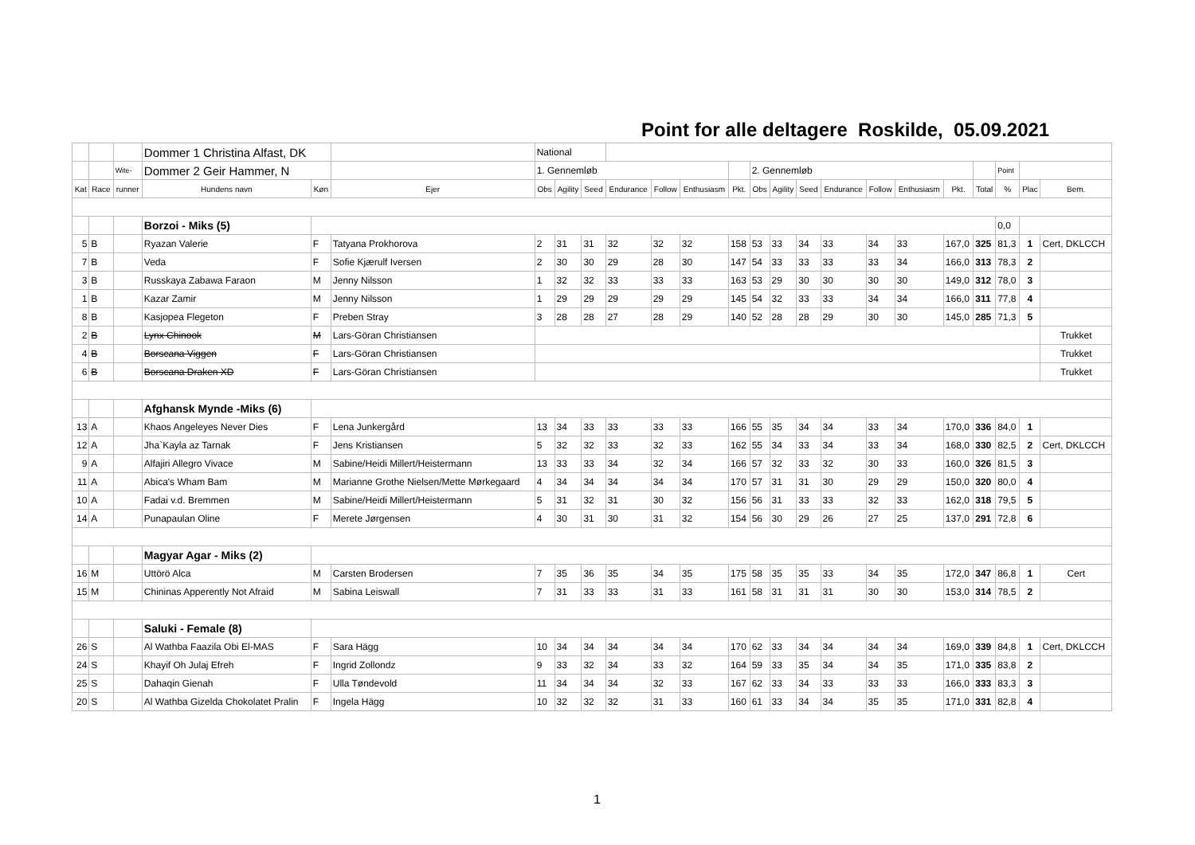Point for alle deltagere Roskilde, 05.09.2021
| | | | Dommer 1 Christina Alfast, DK | | | National | | | | | | | | | | | | | | | | | |
| | | Wite- | Dommer 2 Geir Hammer, N | | | 1. Gennemløb | | | | | | | 2. Gennemløb | | | | | | | | Point | | |
| Kat | Race | runner | Hundens navn | Køn | Ejer | Obs | Agility | Seed | Endurance | Follow | Enthusiasm | Pkt. | Obs | Agility | Seed | Endurance | Follow | Enthusiasm | Pkt. | Total | % | Plac | Bem. |
| | | | Borzoi - Miks (5) | | | | | | | | | | | | | | | | | | 0,0 | | |
| 5 | B | | Ryazan Valerie | F | Tatyana Prokhorova | 2 | 31 | 31 | 32 | 32 | 32 | 158 | 53 | 33 | 34 | 33 | 34 | 33 | 167,0 | 325 | 81,3 | 1 | Cert, DKLCCH |
| 7 | B | | Veda | F | Sofie Kjærulf Iversen | 2 | 30 | 30 | 29 | 28 | 30 | 147 | 54 | 33 | 33 | 33 | 33 | 34 | 166,0 | 313 | 78,3 | 2 | |
| 3 | B | | Russkaya Zabawa Faraon | M | Jenny Nilsson | 1 | 32 | 32 | 33 | 33 | 33 | 163 | 53 | 29 | 30 | 30 | 30 | 30 | 149,0 | 312 | 78,0 | 3 | |
| 1 | B | | Kazar Zamir | M | Jenny Nilsson | 1 | 29 | 29 | 29 | 29 | 29 | 145 | 54 | 32 | 33 | 33 | 34 | 34 | 166,0 | 311 | 77,8 | 4 | |
| 8 | B | | Kasjopea Flegeton | F | Preben Stray | 3 | 28 | 28 | 27 | 28 | 29 | 140 | 52 | 28 | 28 | 29 | 30 | 30 | 145,0 | 285 | 71,3 | 5 | |
| 2 | B | | Lynx Chinook | M | Lars-Göran Christiansen | | | | | | | | | | | | | | | | | | Trukket |
| 4 | B | | Borscana Viggen | F | Lars-Göran Christiansen | | | | | | | | | | | | | | | | | | Trukket |
| 6 | B | | Borscana Draken XD | F | Lars-Göran Christiansen | | | | | | | | | | | | | | | | | | Trukket |
| | | | Afghansk Mynde -Miks (6) | | | | | | | | | | | | | | | | | | | | |
| 13 | A | | Khaos Angeleyes Never Dies | F | Lena Junkergård | 13 | 34 | 33 | 33 | 33 | 33 | 166 | 55 | 35 | 34 | 34 | 33 | 34 | 170,0 | 336 | 84,0 | 1 | |
| 12 | A | | Jha`Kayla az Tarnak | F | Jens Kristiansen | 5 | 32 | 32 | 33 | 32 | 33 | 162 | 55 | 34 | 33 | 34 | 33 | 34 | 168,0 | 330 | 82,5 | 2 | Cert, DKLCCH |
| 9 | A | | Alfajiri Allegro Vivace | M | Sabine/Heidi Millert/Heistermann | 13 | 33 | 33 | 34 | 32 | 34 | 166 | 57 | 32 | 33 | 32 | 30 | 33 | 160,0 | 326 | 81,5 | 3 | |
| 11 | A | | Abica's Wham Bam | M | Marianne Grothe Nielsen/Mette Mørkegaard | 4 | 34 | 34 | 34 | 34 | 34 | 170 | 57 | 31 | 31 | 30 | 29 | 29 | 150,0 | 320 | 80,0 | 4 | |
| 10 | A | | Fadai v.d. Bremmen | M | Sabine/Heidi Millert/Heistermann | 5 | 31 | 32 | 31 | 30 | 32 | 156 | 56 | 31 | 33 | 33 | 32 | 33 | 162,0 | 318 | 79,5 | 5 | |
| 14 | A | | Punapaulan Oline | F | Merete Jørgensen | 4 | 30 | 31 | 30 | 31 | 32 | 154 | 56 | 30 | 29 | 26 | 27 | 25 | 137,0 | 291 | 72,8 | 6 | |
| | | | Magyar Agar - Miks (2) | | | | | | | | | | | | | | | | | | | | |
| 16 | M | | Uttörö Alca | M | Carsten Brodersen | 7 | 35 | 36 | 35 | 34 | 35 | 175 | 58 | 35 | 35 | 33 | 34 | 35 | 172,0 | 347 | 86,8 | 1 | Cert |
| 15 | M | | Chininas Apperently Not Afraid | M | Sabina Leiswall | 7 | 31 | 33 | 33 | 31 | 33 | 161 | 58 | 31 | 31 | 31 | 30 | 30 | 153,0 | 314 | 78,5 | 2 | |
| | | | Saluki - Female (8) | | | | | | | | | | | | | | | | | | | | |
| 26 | S | | Al Wathba Faazila Obi El-MAS | F | Sara Hägg | 10 | 34 | 34 | 34 | 34 | 34 | 170 | 62 | 33 | 34 | 34 | 34 | 34 | 169,0 | 339 | 84,8 | 1 | Cert, DKLCCH |
| 24 | S | | Khayif Oh Julaj Efreh | F | Ingrid Zollondz | 9 | 33 | 32 | 34 | 33 | 32 | 164 | 59 | 33 | 35 | 34 | 34 | 35 | 171,0 | 335 | 83,8 | 2 | |
| 25 | S | | Dahaqin Gienah | F | Ulla Tøndevold | 11 | 34 | 34 | 34 | 32 | 33 | 167 | 62 | 33 | 34 | 33 | 33 | 33 | 166,0 | 333 | 83,3 | 3 | |
| 20 | S | | Al Wathba Gizelda Chokolatet Pralin | F | Ingela Hägg | 10 | 32 | 32 | 32 | 31 | 33 | 160 | 61 | 33 | 34 | 34 | 35 | 35 | 171,0 | 331 | 82,8 | 4 | |
1